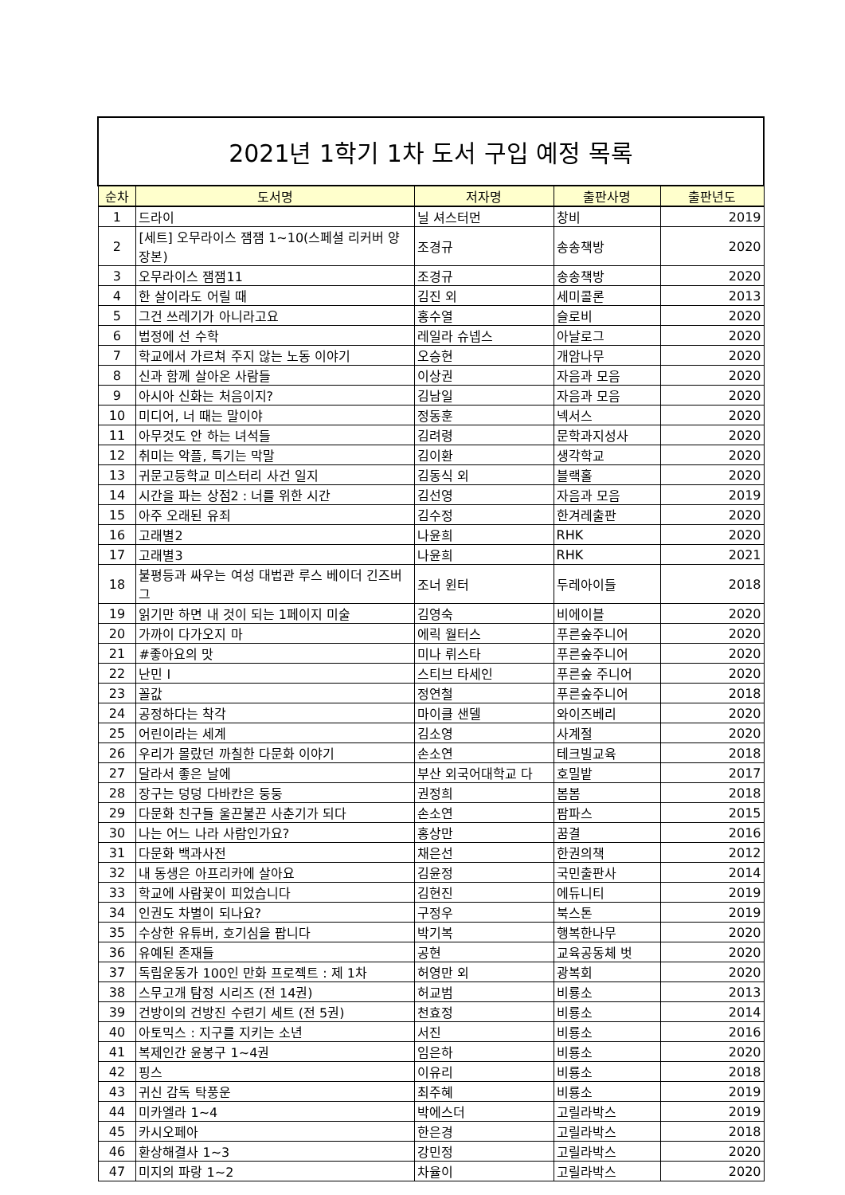| 2021년 1학기 1차 도서 구입 예정 목록 | | | | |
| 순차 | 도서명 | 저자명 | 출판사명 | 출판년도 |
| 1 | 드라이 | 닐 셔스터먼 | 창비 | 2019 |
| 2 | [세트] 오무라이스 잼잼 1~10(스페셜 리커버 양장본) | 조경규 | 송송책방 | 2020 |
| 3 | 오무라이스 잼잼11 | 조경규 | 송송책방 | 2020 |
| 4 | 한 살이라도 어릴 때 | 김진 외 | 세미콜론 | 2013 |
| 5 | 그건 쓰레기가 아니라고요 | 홍수열 | 슬로비 | 2020 |
| 6 | 법정에 선 수학 | 레일라 슈넵스 | 아날로그 | 2020 |
| 7 | 학교에서 가르쳐 주지 않는 노동 이야기 | 오승현 | 개암나무 | 2020 |
| 8 | 신과 함께 살아온 사람들 | 이상권 | 자음과 모음 | 2020 |
| 9 | 아시아 신화는 처음이지? | 김남일 | 자음과 모음 | 2020 |
| 10 | 미디어, 너 때는 말이야 | 정동훈 | 넥서스 | 2020 |
| 11 | 아무것도 안 하는 녀석들 | 김려령 | 문학과지성사 | 2020 |
| 12 | 취미는 악플, 특기는 막말 | 김이환 | 생각학교 | 2020 |
| 13 | 귀문고등학교 미스터리 사건 일지 | 김동식 외 | 블랙홀 | 2020 |
| 14 | 시간을 파는 상점2 : 너를 위한 시간 | 김선영 | 자음과 모음 | 2019 |
| 15 | 아주 오래된 유죄 | 김수정 | 한겨레출판 | 2020 |
| 16 | 고래별2 | 나윤희 | RHK | 2020 |
| 17 | 고래별3 | 나윤희 | RHK | 2021 |
| 18 | 불평등과 싸우는 여성 대법관 루스 베이더 긴즈버그 | 조너 윈터 | 두레아이들 | 2018 |
| 19 | 읽기만 하면 내 것이 되는 1페이지 미술 | 김영숙 | 비에이블 | 2020 |
| 20 | 가까이 다가오지 마 | 에릭 월터스 | 푸른숲주니어 | 2020 |
| 21 | #좋아요의 맛 | 미나 뤼스타 | 푸른숲주니어 | 2020 |
| 22 | 난민 I | 스티브 타세인 | 푸른숲 주니어 | 2020 |
| 23 | 꼴값 | 정연철 | 푸른숲주니어 | 2018 |
| 24 | 공정하다는 착각 | 마이클 샌델 | 와이즈베리 | 2020 |
| 25 | 어린이라는 세계 | 김소영 | 사계절 | 2020 |
| 26 | 우리가 몰랐던 까칠한 다문화 이야기 | 손소연 | 테크빌교육 | 2018 |
| 27 | 달라서 좋은 날에 | 부산 외국어대학교 다 | 호밀밭 | 2017 |
| 28 | 장구는 덩덩 다바칸은 둥둥 | 권정희 | 봄봄 | 2018 |
| 29 | 다문화 친구들 울끈불끈 사춘기가 되다 | 손소연 | 팜파스 | 2015 |
| 30 | 나는 어느 나라 사람인가요? | 홍상만 | 꿈결 | 2016 |
| 31 | 다문화 백과사전 | 채은선 | 한권의책 | 2012 |
| 32 | 내 동생은 아프리카에 살아요 | 김윤정 | 국민출판사 | 2014 |
| 33 | 학교에 사람꽃이 피었습니다 | 김현진 | 에듀니티 | 2019 |
| 34 | 인권도 차별이 되나요? | 구정우 | 북스톤 | 2019 |
| 35 | 수상한 유튜버, 호기심을 팝니다 | 박기복 | 행복한나무 | 2020 |
| 36 | 유예된 존재들 | 공현 | 교육공동체 벗 | 2020 |
| 37 | 독립운동가 100인 만화 프로젝트 : 제 1차 | 허영만 외 | 광복회 | 2020 |
| 38 | 스무고개 탐정 시리즈 (전 14권) | 허교범 | 비룡소 | 2013 |
| 39 | 건방이의 건방진 수련기 세트 (전 5권) | 천효정 | 비룡소 | 2014 |
| 40 | 아토믹스 : 지구를 지키는 소년 | 서진 | 비룡소 | 2016 |
| 41 | 복제인간 윤봉구 1~4권 | 임은하 | 비룡소 | 2020 |
| 42 | 핑스 | 이유리 | 비룡소 | 2018 |
| 43 | 귀신 감독 탁풍운 | 최주혜 | 비룡소 | 2019 |
| 44 | 미카엘라 1~4 | 박에스더 | 고릴라박스 | 2019 |
| 45 | 카시오페아 | 한은경 | 고릴라박스 | 2018 |
| 46 | 환상해결사 1~3 | 강민정 | 고릴라박스 | 2020 |
| 47 | 미지의 파랑 1~2 | 차율이 | 고릴라박스 | 2020 |